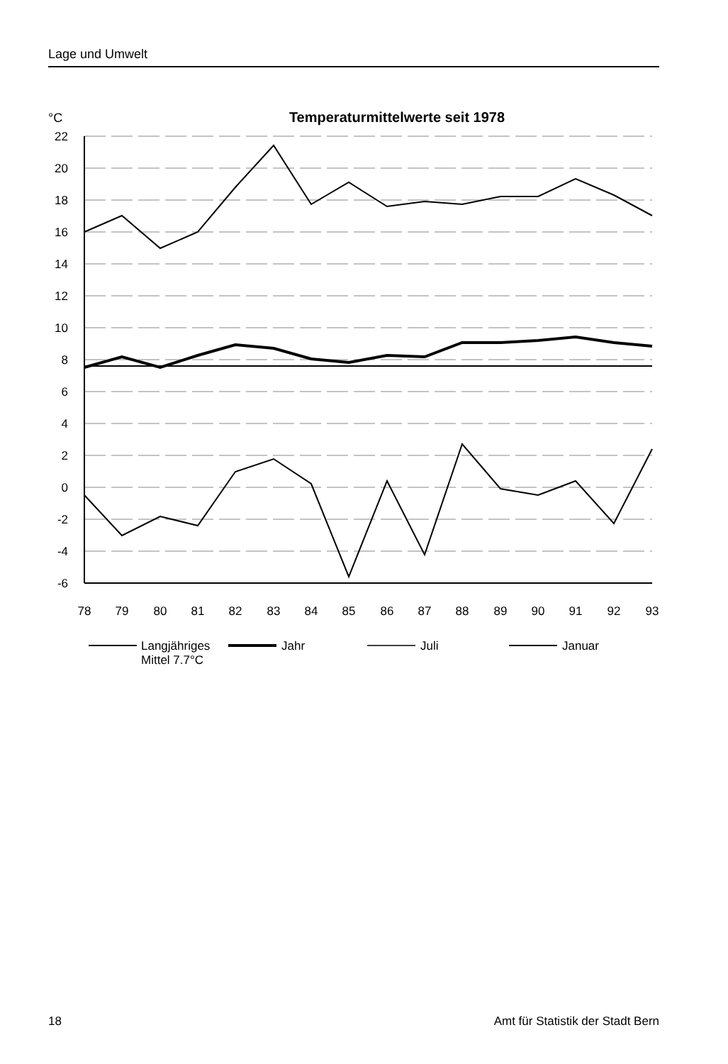Lage und Umwelt
°C
Temperaturmittelwerte seit 1978
22
20
18
16
14
12
10
8
6
4
2
0
-2
-4
-6
78
79
80
81
82
83
84
85
86
87
88
89
90
91
92
93
Langjähriges
Mittel 7.7°C
Jahr
Juli
Januar
18 Amt für Statistik der Stadt Bern